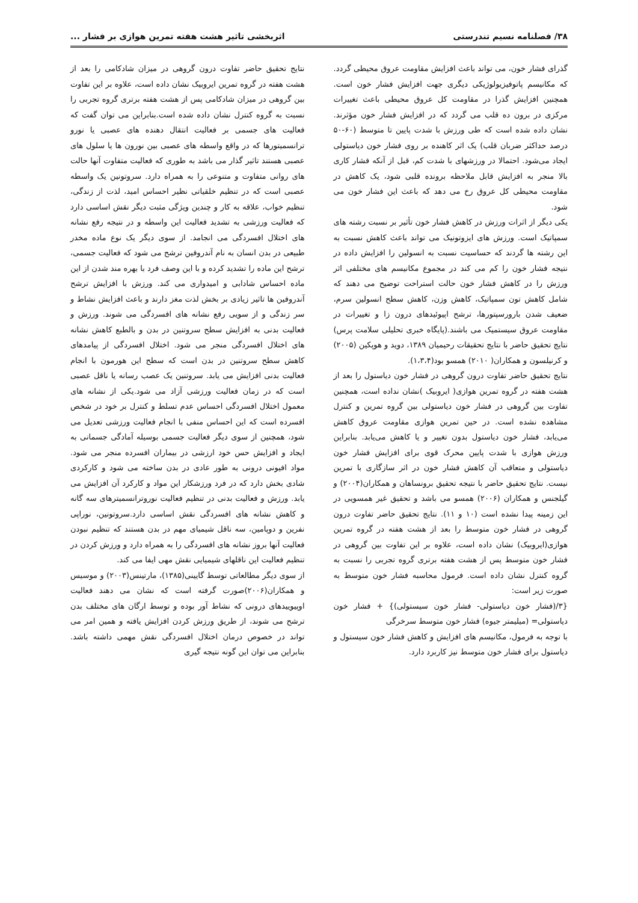۳۸/ فصلنامه نسیم تندرستی اثربخشی تاثیر هشت هفته تمرین هوازی بر فشار ...
گذرای فشار خون، می تواند باعث افزایش مقاومت عروق محیطی گردد. که مکانیسم پاتوفیزیولوژیکی دیگری جهت افزایش فشار خون است. همچنین افزایش گذرا در مقاومت کل عروق محیطی باعث تغییرات مرکزی در برون ده قلب می گردد که در افزایش فشار خون مؤثرند. نشان داده شده است که طی ورزش با شدت پایین تا متوسط (۶۰-۵۰ درصد حداکثر ضربان قلب) یک اثر کاهنده بر روی فشار خون دیاستولی ایجاد می‌شود. احتمالا در ورزشهای با شدت کم، قبل از آنکه فشار کاری بالا منجر به افزایش قابل ملاحظه برونده قلبی شود، یک کاهش در مقاومت محیطی کل عروق رخ می دهد که باعث این فشار خون می شود.
یکی دیگر از اثرات ورزش در کاهش فشار خون تأثیر بر نسبت رشته های سمپاتیک است. ورزش های ایزوتونیک می تواند باعث کاهش نسبت به این رشته ها گردند که حساسیت نسبت به انسولین را افزایش داده در نتیجه فشار خون را کم می کند در مجموع مکانیسم های مختلفی اثر ورزش را در کاهش فشار خون حالت استراحت توضیح می دهند که شامل کاهش تون سمپاتیک، کاهش وزن، کاهش سطح انسولین سرم، ضعیف شدن بارورسپتورها، ترشح اپیوئیدهای درون زا و تغییرات در مقاومت عروق سیستمیک می باشند.(پایگاه خبری تحلیلی سلامت پرس) نتایج تحقیق حاضر با نتایج تحقیقات رحیمیان ۱۳۸۹، دوید و هوپکین (۲۰۰۵) و کرنیلسون و همکاران( ۲۰۱۰) همسو بود(۱،۳،۴).
نتایج تحقیق حاضر تفاوت درون گروهی در فشار خون دیاستول را بعد از هشت هفته در گروه تمرین هوازی( ایروبیک )نشان نداده است، همچنین تفاوت بین گروهی در فشار خون دیاستولی بین گروه تمرین و کنترل مشاهده نشده است. در حین تمرین هوازی مقاومت عروق کاهش می‌یابد، فشار خون دیاستول بدون تغییر و یا کاهش می‌یابد. بنابراین ورزش هوازی با شدت پایین محرک قوی برای افزایش فشار خون دیاستولی و متعاقب آن کاهش فشار خون در اثر سازگاری با تمرین نیست. نتایج تحقیق حاضر با نتیجه تحقیق برونساهان و همکاران(۲۰۰۴) و گیلجنس و همکاران (۲۰۰۶) همسو می باشد و تحقیق غیر همسویی در این زمینه پیدا نشده است (۱۰ و ۱۱). نتایج تحقیق حاضر تفاوت درون گروهی در فشار خون متوسط را بعد از هشت هفته در گروه تمرین هوازی(ایروبیک) نشان داده است، علاوه بر این تفاوت بین گروهی در فشار خون متوسط پس از هشت هفته برتری گروه تجربی را نسبت به گروه کنترل نشان داده است. فرمول محاسبه فشار خون متوسط به صورت زیر است:
{۳/(فشار خون دیاستولی- فشار خون سیستولی)} + فشار خون دیاستولی= (میلیمتر جیوه) فشار خون متوسط سرخرگی
با توجه به فرمول، مکانیسم های افزایش و کاهش فشار خون سیستول و دیاستول برای فشار خون متوسط نیز کاربرد دارد.
نتایج تحقیق حاضر تفاوت درون گروهی در میزان شادکامی را بعد از هشت هفته در گروه تمرین ایروبیک نشان داده است، علاوه بر این تفاوت بین گروهی در میزان شادکامی پس از هشت هفته برتری گروه تجربی را نسبت به گروه کنترل نشان داده شده است.بنابراین می توان گفت که فعالیت های جسمی بر فعالیت انتقال دهنده های عصبی یا نورو ترانسمیتورها که در واقع واسطه های عصبی بین نورون ها یا سلول های عصبی هستند تاثیر گذار می باشد به طوری که فعالیت متفاوت آنها حالت های روانی متفاوت و متنوعی را به همراه دارد. سروتونین یک واسطه عصبی است که در تنظیم خلقیاتی نظیر احساس امید، لذت از زندگی، تنظیم خواب، علاقه به کار و چندین ویژگی مثبت دیگر نقش اساسی دارد که فعالیت ورزشی به تشدید فعالیت این واسطه و در نتیجه رفع نشانه های اختلال افسردگی می انجامد. از سوی دیگر یک نوع ماده مخدر طبیعی در بدن انسان به نام آندروفین ترشح می شود که فعالیت جسمی، ترشح این ماده را تشدید کرده و با این وصف فرد با بهره مند شدن از این ماده احساس شادابی و امیدواری می کند. ورزش با افزایش ترشح آندروفین ها تاثیر زیادی بر بخش لذت مغز دارند و باعث افزایش نشاط و سر زندگی و از سویی رفع نشانه های افسردگی می شوند. ورزش و فعالیت بدنی به افزایش سطح سروتنین در بدن و بالطبع کاهش نشانه های اختلال افسردگی منجر می شود. اختلال افسردگی از پیامدهای کاهش سطح سروتنین در بدن است که سطح این هورمون با انجام فعالیت بدنی افزایش می یابد. سروتنین یک عصب رسانه یا ناقل عصبی است که در زمان فعالیت ورزشی آزاد می شود.یکی از نشانه های معمول اختلال افسردگی احساس عدم تسلط و کنترل بر خود در شخص افسرده است که این احساس منفی با انجام فعالیت ورزشی تعدیل می شود، همچنین از سوی دیگر فعالیت جسمی بوسیله آمادگی جسمانی به ایجاد و افزایش حس خود ارزشی در بیماران افسرده منجر می شود. مواد افیونی درونی به طور عادی در بدن ساخته می شود و کارکردی شادی بخش دارد که در فرد ورزشکار این مواد و کارکرد آن افزایش می یابد. ورزش و فعالیت بدنی در تنظیم فعالیت نوروترانسمیترهای سه گانه و کاهش نشانه های افسردگی نقش اساسی دارد.سروتونین، نوراپی نفرین و دوپامین، سه ناقل شیمیای مهم در بدن هستند که تنظیم نبودن فعالیت آنها بروز نشانه های افسردگی را به همراه دارد و ورزش کردن در تنظیم فعالیت این ناقلهای شیمیایی نقش مهی ایفا می کند.
از سوی دیگر مطالعاتی توسط گایینی(۱۳۸۵)، مارتینس(۲۰۰۳) و موسیس و همکاران(۲۰۰۶)صورت گرفته است که نشان می دهند فعالیت اوپیوییدهای درونی که نشاط آور بوده و توسط ارگان های مختلف بدن ترشح می شوند، از طریق ورزش کردن افزایش یافته و همین امر می تواند در خصوص درمان اختلال افسردگی نقش مهمی داشته باشد. بنابراین می توان این گونه نتیجه گیری